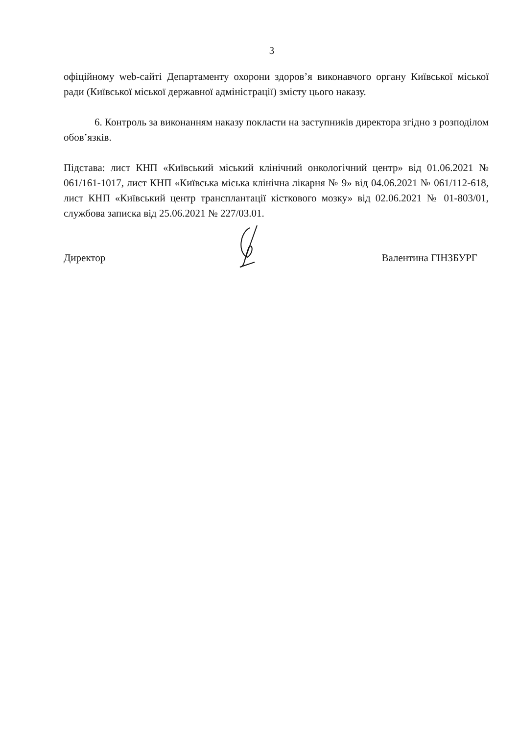3
офіційному web-сайті Департаменту охорони здоров’я виконавчого органу Київської міської ради (Київської міської державної адміністрації) змісту цього наказу.
6. Контроль за виконанням наказу покласти на заступників директора згідно з розподілом обов’язків.
Підстава: лист КНП «Київський міський клінічний онкологічний центр» від 01.06.2021 № 061/161-1017, лист КНП «Київська міська клінічна лікарня № 9» від 04.06.2021 № 061/112-618, лист КНП «Київський центр трансплантації кісткового мозку» від 02.06.2021 № 01-803/01, службова записка від 25.06.2021 № 227/03.01.
Директор Валентина ГІНЗБУРГ